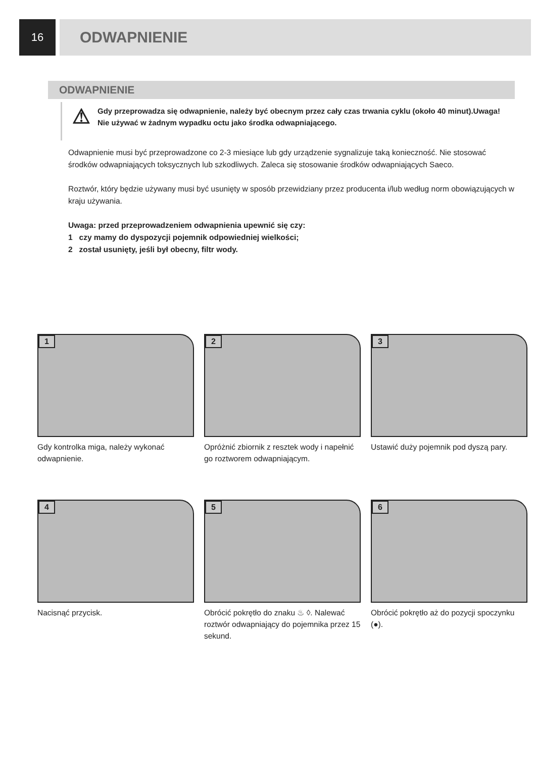16
ODWAPNIENIE
ODWAPNIENIE
⚠
Gdy przeprowadza się odwapnienie, należy być obecnym przez cały czas trwania cyklu (około 40 minut).Uwaga! Nie używać w żadnym wypadku octu jako środka odwapniającego.
Odwapnienie musi być przeprowadzone co 2-3 miesiące lub gdy urządzenie sygnalizuje taką konieczność. Nie stosować środków odwapniających toksycznych lub szkodliwych. Zaleca się stosowanie środków odwapniających Saeco.
Roztwór, który będzie używany musi być usunięty w sposób przewidziany przez producenta i/lub według norm obowiązujących w kraju używania.
Uwaga: przed przeprowadzeniem odwapnienia upewnić się czy:
1 czy mamy do dyspozycji pojemnik odpowiedniej wielkości;
2 został usunięty, jeśli był obecny, filtr wody.
1
Gdy kontrolka miga, należy wykonać odwapnienie.
2
Opróżnić zbiornik z resztek wody i napełnić go roztworem odwapniającym.
3
Ustawić duży pojemnik pod dyszą pary.
4
Nacisnąć przycisk.
5
Obrócić pokrętło do znaku ♨ ◊. Nalewać roztwór odwapniający do pojemnika przez 15 sekund.
6
Obrócić pokrętło aż do pozycji spoczynku (●).